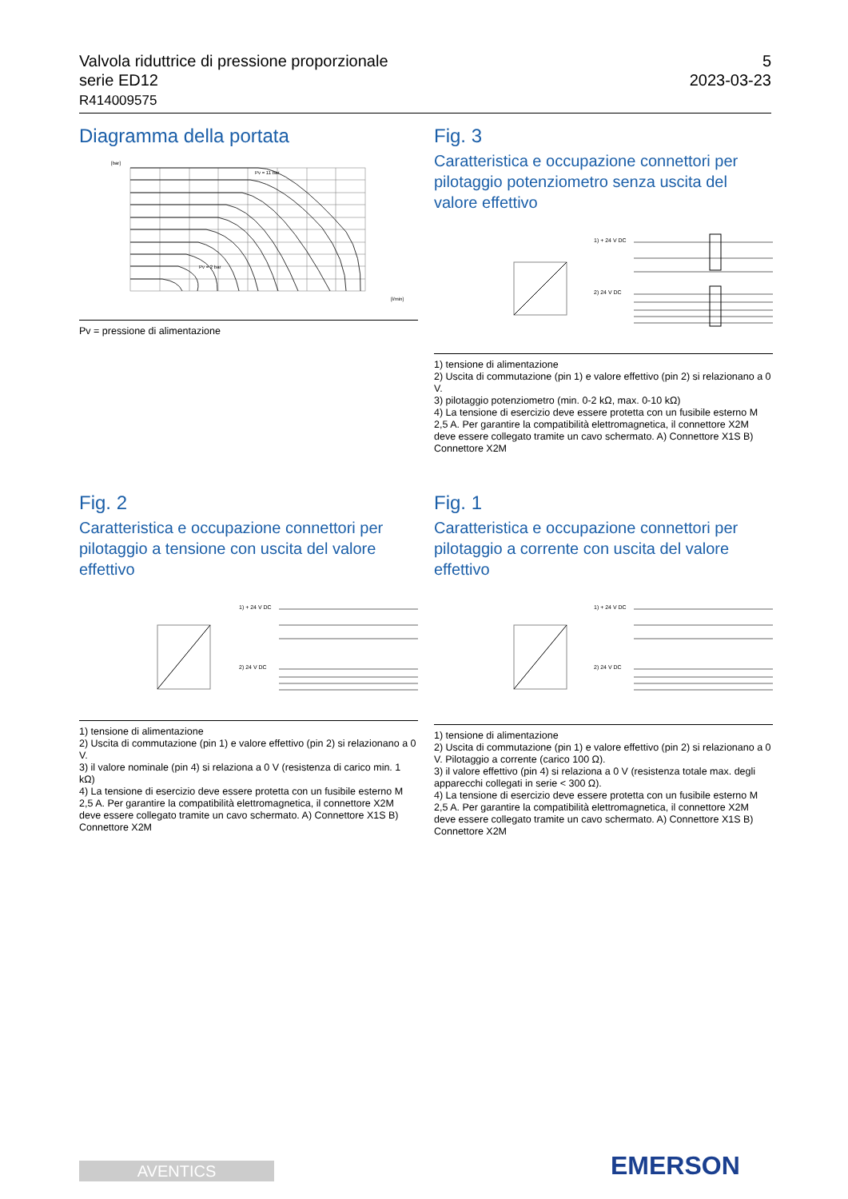Valvola riduttrice di pressione proporzionale
serie ED12
R414009575
5
2023-03-23
Diagramma della portata
[bar]
[l/min]
Pv = 11 bar
Pv = 2 bar
Pv = pressione di alimentazione
Fig. 3
Caratteristica e occupazione connettori per pilotaggio potenziometro senza uscita del valore effettivo
1) + 24 V DC
2) 24 V DC
1) tensione di alimentazione
2) Uscita di commutazione (pin 1) e valore effettivo (pin 2) si relazionano a 0 V.
3) pilotaggio potenziometro (min. 0-2 kΩ, max. 0-10 kΩ)
4) La tensione di esercizio deve essere protetta con un fusibile esterno M 2,5 A. Per garantire la compatibilità elettromagnetica, il connettore X2M deve essere collegato tramite un cavo schermato. A) Connettore X1S B) Connettore X2M
Fig. 2
Caratteristica e occupazione connettori per pilotaggio a tensione con uscita del valore effettivo
1) + 24 V DC
2) 24 V DC
1) tensione di alimentazione
2) Uscita di commutazione (pin 1) e valore effettivo (pin 2) si relazionano a 0 V.
3) il valore nominale (pin 4) si relaziona a 0 V (resistenza di carico min. 1 kΩ)
4) La tensione di esercizio deve essere protetta con un fusibile esterno M 2,5 A. Per garantire la compatibilità elettromagnetica, il connettore X2M deve essere collegato tramite un cavo schermato. A) Connettore X1S B) Connettore X2M
Fig. 1
Caratteristica e occupazione connettori per pilotaggio a corrente con uscita del valore effettivo
1) + 24 V DC
2) 24 V DC
1) tensione di alimentazione
2) Uscita di commutazione (pin 1) e valore effettivo (pin 2) si relazionano a 0 V. Pilotaggio a corrente (carico 100 Ω).
3) il valore effettivo (pin 4) si relaziona a 0 V (resistenza totale max. degli apparecchi collegati in serie < 300 Ω).
4) La tensione di esercizio deve essere protetta con un fusibile esterno M 2,5 A. Per garantire la compatibilità elettromagnetica, il connettore X2M deve essere collegato tramite un cavo schermato. A) Connettore X1S B) Connettore X2M
AVENTICS EMERSON